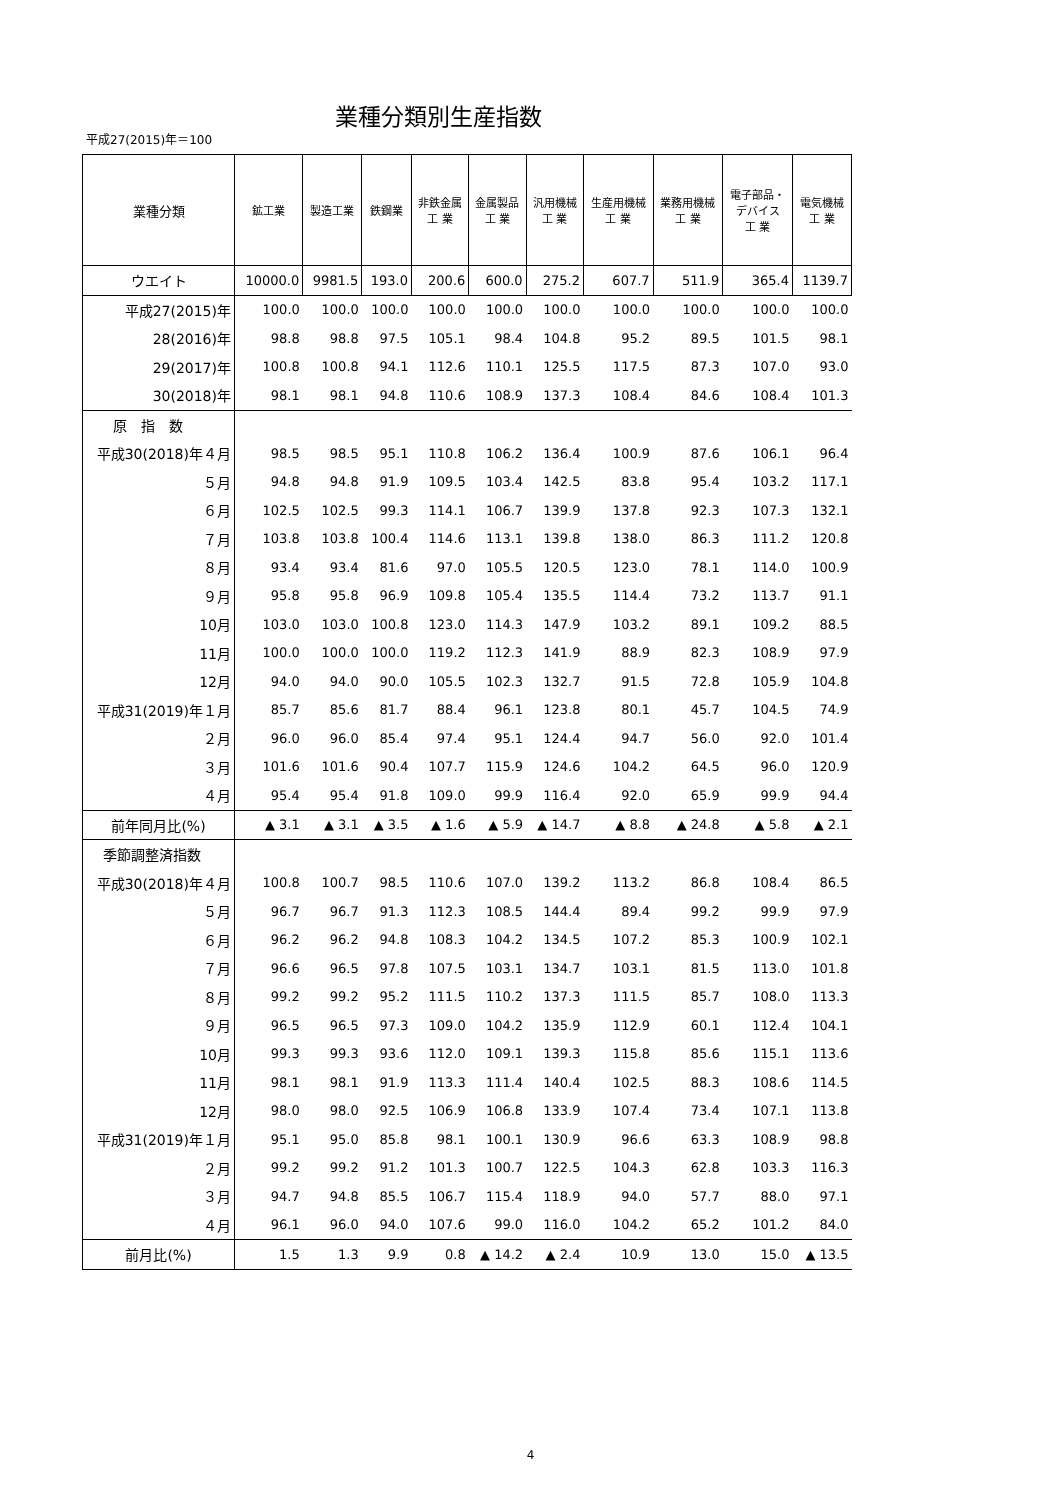業種分類別生産指数
平成27(2015)年＝100
| 業種分類 | 鉱工業 | 製造工業 | 鉄鋼業 | 非鉄金属 工 業 | 金属製品 工 業 | 汎用機械 工 業 | 生産用機械 工 業 | 業務用機械 工 業 | 電子部品・ デバイス 工 業 | 電気機械 工 業 |
| --- | --- | --- | --- | --- | --- | --- | --- | --- | --- | --- |
| ウエイト | 10000.0 | 9981.5 | 193.0 | 200.6 | 600.0 | 275.2 | 607.7 | 511.9 | 365.4 | 1139.7 |
| 平成27(2015)年 | 100.0 | 100.0 | 100.0 | 100.0 | 100.0 | 100.0 | 100.0 | 100.0 | 100.0 | 100.0 |
| 28(2016)年 | 98.8 | 98.8 | 97.5 | 105.1 | 98.4 | 104.8 | 95.2 | 89.5 | 101.5 | 98.1 |
| 29(2017)年 | 100.8 | 100.8 | 94.1 | 112.6 | 110.1 | 125.5 | 117.5 | 87.3 | 107.0 | 93.0 |
| 30(2018)年 | 98.1 | 98.1 | 94.8 | 110.6 | 108.9 | 137.3 | 108.4 | 84.6 | 108.4 | 101.3 |
| 原 指 数 | | | | | | | | | | |
| 平成30(2018)年４月 | 98.5 | 98.5 | 95.1 | 110.8 | 106.2 | 136.4 | 100.9 | 87.6 | 106.1 | 96.4 |
| ５月 | 94.8 | 94.8 | 91.9 | 109.5 | 103.4 | 142.5 | 83.8 | 95.4 | 103.2 | 117.1 |
| ６月 | 102.5 | 102.5 | 99.3 | 114.1 | 106.7 | 139.9 | 137.8 | 92.3 | 107.3 | 132.1 |
| ７月 | 103.8 | 103.8 | 100.4 | 114.6 | 113.1 | 139.8 | 138.0 | 86.3 | 111.2 | 120.8 |
| ８月 | 93.4 | 93.4 | 81.6 | 97.0 | 105.5 | 120.5 | 123.0 | 78.1 | 114.0 | 100.9 |
| ９月 | 95.8 | 95.8 | 96.9 | 109.8 | 105.4 | 135.5 | 114.4 | 73.2 | 113.7 | 91.1 |
| 10月 | 103.0 | 103.0 | 100.8 | 123.0 | 114.3 | 147.9 | 103.2 | 89.1 | 109.2 | 88.5 |
| 11月 | 100.0 | 100.0 | 100.0 | 119.2 | 112.3 | 141.9 | 88.9 | 82.3 | 108.9 | 97.9 |
| 12月 | 94.0 | 94.0 | 90.0 | 105.5 | 102.3 | 132.7 | 91.5 | 72.8 | 105.9 | 104.8 |
| 平成31(2019)年１月 | 85.7 | 85.6 | 81.7 | 88.4 | 96.1 | 123.8 | 80.1 | 45.7 | 104.5 | 74.9 |
| ２月 | 96.0 | 96.0 | 85.4 | 97.4 | 95.1 | 124.4 | 94.7 | 56.0 | 92.0 | 101.4 |
| ３月 | 101.6 | 101.6 | 90.4 | 107.7 | 115.9 | 124.6 | 104.2 | 64.5 | 96.0 | 120.9 |
| ４月 | 95.4 | 95.4 | 91.8 | 109.0 | 99.9 | 116.4 | 92.0 | 65.9 | 99.9 | 94.4 |
| 前年同月比(%) | ▲ 3.1 | ▲ 3.1 | ▲ 3.5 | ▲ 1.6 | ▲ 5.9 | ▲ 14.7 | ▲ 8.8 | ▲ 24.8 | ▲ 5.8 | ▲ 2.1 |
| 季節調整済指数 | | | | | | | | | | |
| 平成30(2018)年４月 | 100.8 | 100.7 | 98.5 | 110.6 | 107.0 | 139.2 | 113.2 | 86.8 | 108.4 | 86.5 |
| ５月 | 96.7 | 96.7 | 91.3 | 112.3 | 108.5 | 144.4 | 89.4 | 99.2 | 99.9 | 97.9 |
| ６月 | 96.2 | 96.2 | 94.8 | 108.3 | 104.2 | 134.5 | 107.2 | 85.3 | 100.9 | 102.1 |
| ７月 | 96.6 | 96.5 | 97.8 | 107.5 | 103.1 | 134.7 | 103.1 | 81.5 | 113.0 | 101.8 |
| ８月 | 99.2 | 99.2 | 95.2 | 111.5 | 110.2 | 137.3 | 111.5 | 85.7 | 108.0 | 113.3 |
| ９月 | 96.5 | 96.5 | 97.3 | 109.0 | 104.2 | 135.9 | 112.9 | 60.1 | 112.4 | 104.1 |
| 10月 | 99.3 | 99.3 | 93.6 | 112.0 | 109.1 | 139.3 | 115.8 | 85.6 | 115.1 | 113.6 |
| 11月 | 98.1 | 98.1 | 91.9 | 113.3 | 111.4 | 140.4 | 102.5 | 88.3 | 108.6 | 114.5 |
| 12月 | 98.0 | 98.0 | 92.5 | 106.9 | 106.8 | 133.9 | 107.4 | 73.4 | 107.1 | 113.8 |
| 平成31(2019)年１月 | 95.1 | 95.0 | 85.8 | 98.1 | 100.1 | 130.9 | 96.6 | 63.3 | 108.9 | 98.8 |
| ２月 | 99.2 | 99.2 | 91.2 | 101.3 | 100.7 | 122.5 | 104.3 | 62.8 | 103.3 | 116.3 |
| ３月 | 94.7 | 94.8 | 85.5 | 106.7 | 115.4 | 118.9 | 94.0 | 57.7 | 88.0 | 97.1 |
| ４月 | 96.1 | 96.0 | 94.0 | 107.6 | 99.0 | 116.0 | 104.2 | 65.2 | 101.2 | 84.0 |
| 前月比(%) | 1.5 | 1.3 | 9.9 | 0.8 | ▲ 14.2 | ▲ 2.4 | 10.9 | 13.0 | 15.0 | ▲ 13.5 |
4